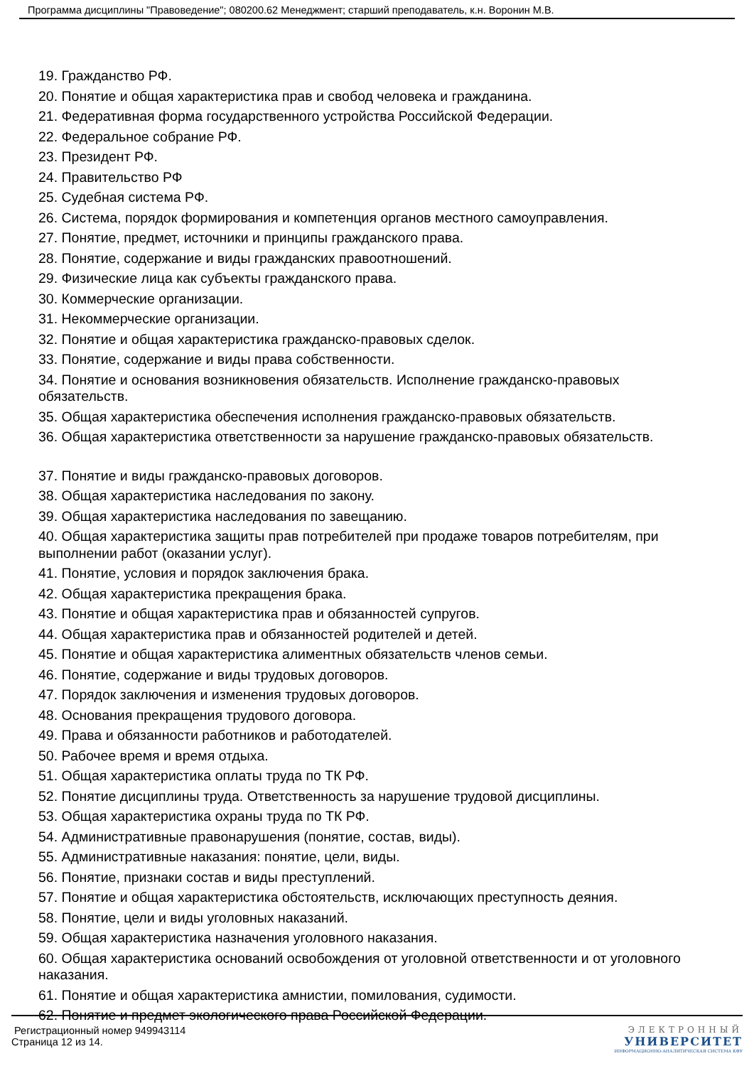Программа дисциплины "Правоведение"; 080200.62 Менеджмент; старший преподаватель, к.н. Воронин М.В.
19. Гражданство РФ.
20. Понятие и общая характеристика прав и свобод человека и гражданина.
21. Федеративная форма государственного устройства Российской Федерации.
22. Федеральное собрание РФ.
23. Президент РФ.
24. Правительство РФ
25. Судебная система РФ.
26. Система, порядок формирования и компетенция органов местного самоуправления.
27. Понятие, предмет, источники и принципы гражданского права.
28. Понятие, содержание и виды гражданских правоотношений.
29. Физические лица как субъекты гражданского права.
30. Коммерческие организации.
31. Некоммерческие организации.
32. Понятие и общая характеристика гражданско-правовых сделок.
33. Понятие, содержание и виды права собственности.
34. Понятие и основания возникновения обязательств. Исполнение гражданско-правовых обязательств.
35. Общая характеристика обеспечения исполнения гражданско-правовых обязательств.
36. Общая характеристика ответственности за нарушение гражданско-правовых обязательств.
37. Понятие и виды гражданско-правовых договоров.
38. Общая характеристика наследования по закону.
39. Общая характеристика наследования по завещанию.
40. Общая характеристика защиты прав потребителей при продаже товаров потребителям, при выполнении работ (оказании услуг).
41. Понятие, условия и порядок заключения брака.
42. Общая характеристика прекращения брака.
43. Понятие и общая характеристика прав и обязанностей супругов.
44. Общая характеристика прав и обязанностей родителей и детей.
45. Понятие и общая характеристика алиментных обязательств членов семьи.
46. Понятие, содержание и виды трудовых договоров.
47. Порядок заключения и изменения трудовых договоров.
48. Основания прекращения трудового договора.
49. Права и обязанности работников и работодателей.
50. Рабочее время и время отдыха.
51. Общая характеристика оплаты труда по ТК РФ.
52. Понятие дисциплины труда. Ответственность за нарушение трудовой дисциплины.
53. Общая характеристика охраны труда по ТК РФ.
54. Административные правонарушения (понятие, состав, виды).
55. Административные наказания: понятие, цели, виды.
56. Понятие, признаки состав и виды преступлений.
57. Понятие и общая характеристика обстоятельств, исключающих преступность деяния.
58. Понятие, цели и виды уголовных наказаний.
59. Общая характеристика назначения уголовного наказания.
60. Общая характеристика оснований освобождения от уголовной ответственности и от уголовного наказания.
61. Понятие и общая характеристика амнистии, помилования, судимости.
62. Понятие и предмет экологического права Российской Федерации.
Регистрационный номер 949943114
Страница 12 из 14.
ЭЛЕКТРОННЫЙ
УНИВЕРСИТЕТ
ИНФОРМАЦИОННО-АНАЛИТИЧЕСКАЯ СИСТЕМА КФУ